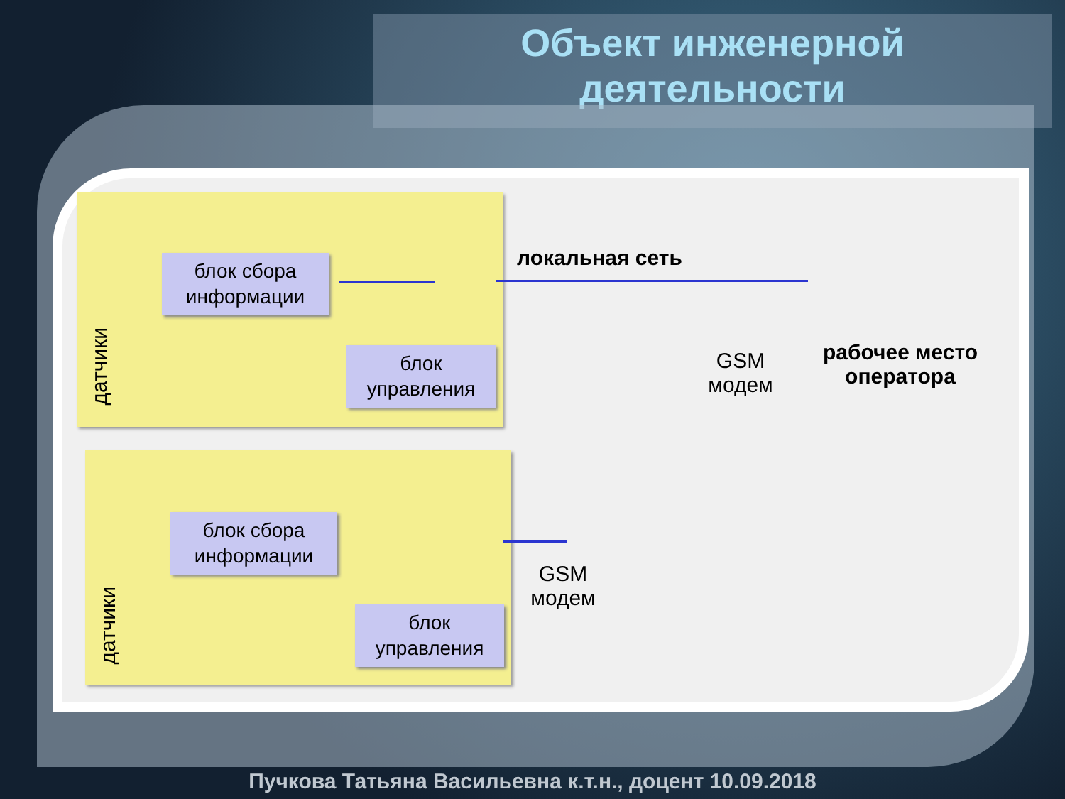Объект инженерной
деятельности
блок сбора
информации
блок
управления
датчики
локальная сеть
GSM
модем
рабочее место
оператора
блок сбора
информации
блок
управления
датчики
GSM
модем
Пучкова Татьяна Васильевна к.т.н., доцент 10.09.2018